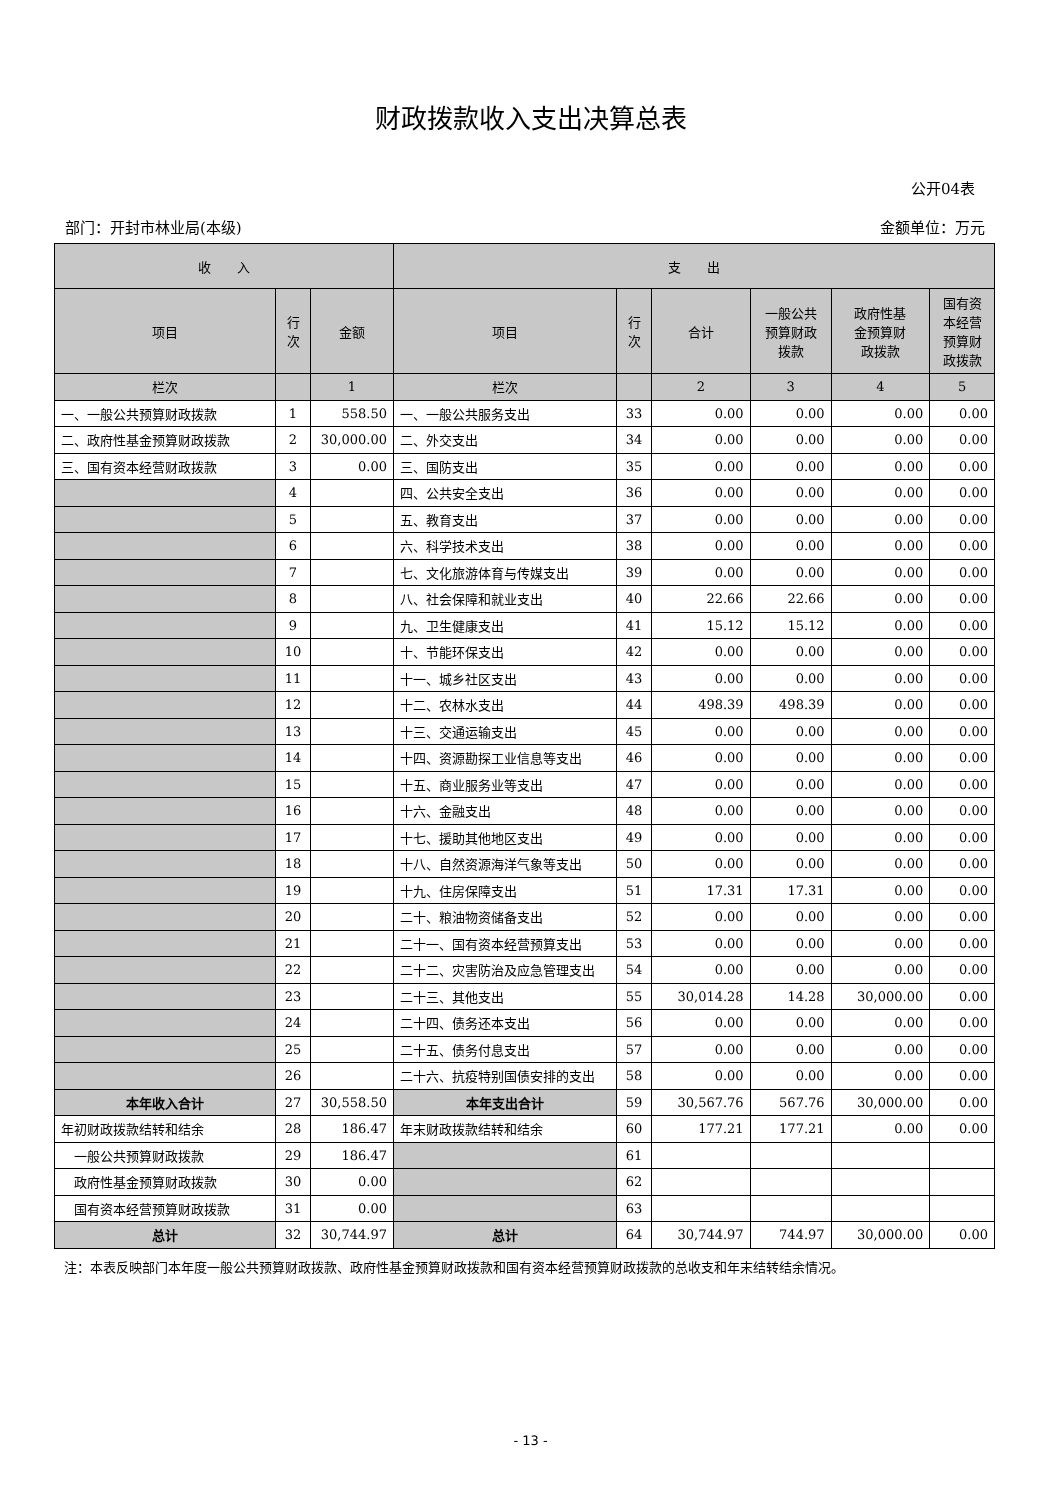财政拨款收入支出决算总表
公开04表
部门：开封市林业局(本级) 金额单位：万元
| 收 入 | | | 支 出 | | | | | |
| --- | --- | --- | --- | --- | --- | --- | --- | --- |
| 项目 | 行 次 | 金额 | 项目 | 行 次 | 合计 | 一般公共 预算财政 拨款 | 政府性基 金预算财 政拨款 | 国有资 本经营 预算财 政拨款 |
| 栏次 | | 1 | 栏次 | | 2 | 3 | 4 | 5 |
| 一、一般公共预算财政拨款 | 1 | 558.50 | 一、一般公共服务支出 | 33 | 0.00 | 0.00 | 0.00 | 0.00 |
| 二、政府性基金预算财政拨款 | 2 | 30,000.00 | 二、外交支出 | 34 | 0.00 | 0.00 | 0.00 | 0.00 |
| 三、国有资本经营财政拨款 | 3 | 0.00 | 三、国防支出 | 35 | 0.00 | 0.00 | 0.00 | 0.00 |
| | 4 | | 四、公共安全支出 | 36 | 0.00 | 0.00 | 0.00 | 0.00 |
| | 5 | | 五、教育支出 | 37 | 0.00 | 0.00 | 0.00 | 0.00 |
| | 6 | | 六、科学技术支出 | 38 | 0.00 | 0.00 | 0.00 | 0.00 |
| | 7 | | 七、文化旅游体育与传媒支出 | 39 | 0.00 | 0.00 | 0.00 | 0.00 |
| | 8 | | 八、社会保障和就业支出 | 40 | 22.66 | 22.66 | 0.00 | 0.00 |
| | 9 | | 九、卫生健康支出 | 41 | 15.12 | 15.12 | 0.00 | 0.00 |
| | 10 | | 十、节能环保支出 | 42 | 0.00 | 0.00 | 0.00 | 0.00 |
| | 11 | | 十一、城乡社区支出 | 43 | 0.00 | 0.00 | 0.00 | 0.00 |
| | 12 | | 十二、农林水支出 | 44 | 498.39 | 498.39 | 0.00 | 0.00 |
| | 13 | | 十三、交通运输支出 | 45 | 0.00 | 0.00 | 0.00 | 0.00 |
| | 14 | | 十四、资源勘探工业信息等支出 | 46 | 0.00 | 0.00 | 0.00 | 0.00 |
| | 15 | | 十五、商业服务业等支出 | 47 | 0.00 | 0.00 | 0.00 | 0.00 |
| | 16 | | 十六、金融支出 | 48 | 0.00 | 0.00 | 0.00 | 0.00 |
| | 17 | | 十七、援助其他地区支出 | 49 | 0.00 | 0.00 | 0.00 | 0.00 |
| | 18 | | 十八、自然资源海洋气象等支出 | 50 | 0.00 | 0.00 | 0.00 | 0.00 |
| | 19 | | 十九、住房保障支出 | 51 | 17.31 | 17.31 | 0.00 | 0.00 |
| | 20 | | 二十、粮油物资储备支出 | 52 | 0.00 | 0.00 | 0.00 | 0.00 |
| | 21 | | 二十一、国有资本经营预算支出 | 53 | 0.00 | 0.00 | 0.00 | 0.00 |
| | 22 | | 二十二、灾害防治及应急管理支出 | 54 | 0.00 | 0.00 | 0.00 | 0.00 |
| | 23 | | 二十三、其他支出 | 55 | 30,014.28 | 14.28 | 30,000.00 | 0.00 |
| | 24 | | 二十四、债务还本支出 | 56 | 0.00 | 0.00 | 0.00 | 0.00 |
| | 25 | | 二十五、债务付息支出 | 57 | 0.00 | 0.00 | 0.00 | 0.00 |
| | 26 | | 二十六、抗疫特别国债安排的支出 | 58 | 0.00 | 0.00 | 0.00 | 0.00 |
| 本年收入合计 | 27 | 30,558.50 | 本年支出合计 | 59 | 30,567.76 | 567.76 | 30,000.00 | 0.00 |
| 年初财政拨款结转和结余 | 28 | 186.47 | 年末财政拨款结转和结余 | 60 | 177.21 | 177.21 | 0.00 | 0.00 |
| 一般公共预算财政拨款 | 29 | 186.47 | | 61 | | | | |
| 政府性基金预算财政拨款 | 30 | 0.00 | | 62 | | | | |
| 国有资本经营预算财政拨款 | 31 | 0.00 | | 63 | | | | |
| 总计 | 32 | 30,744.97 | 总计 | 64 | 30,744.97 | 744.97 | 30,000.00 | 0.00 |
注：本表反映部门本年度一般公共预算财政拨款、政府性基金预算财政拨款和国有资本经营预算财政拨款的总收支和年末结转结余情况。
- 13 -